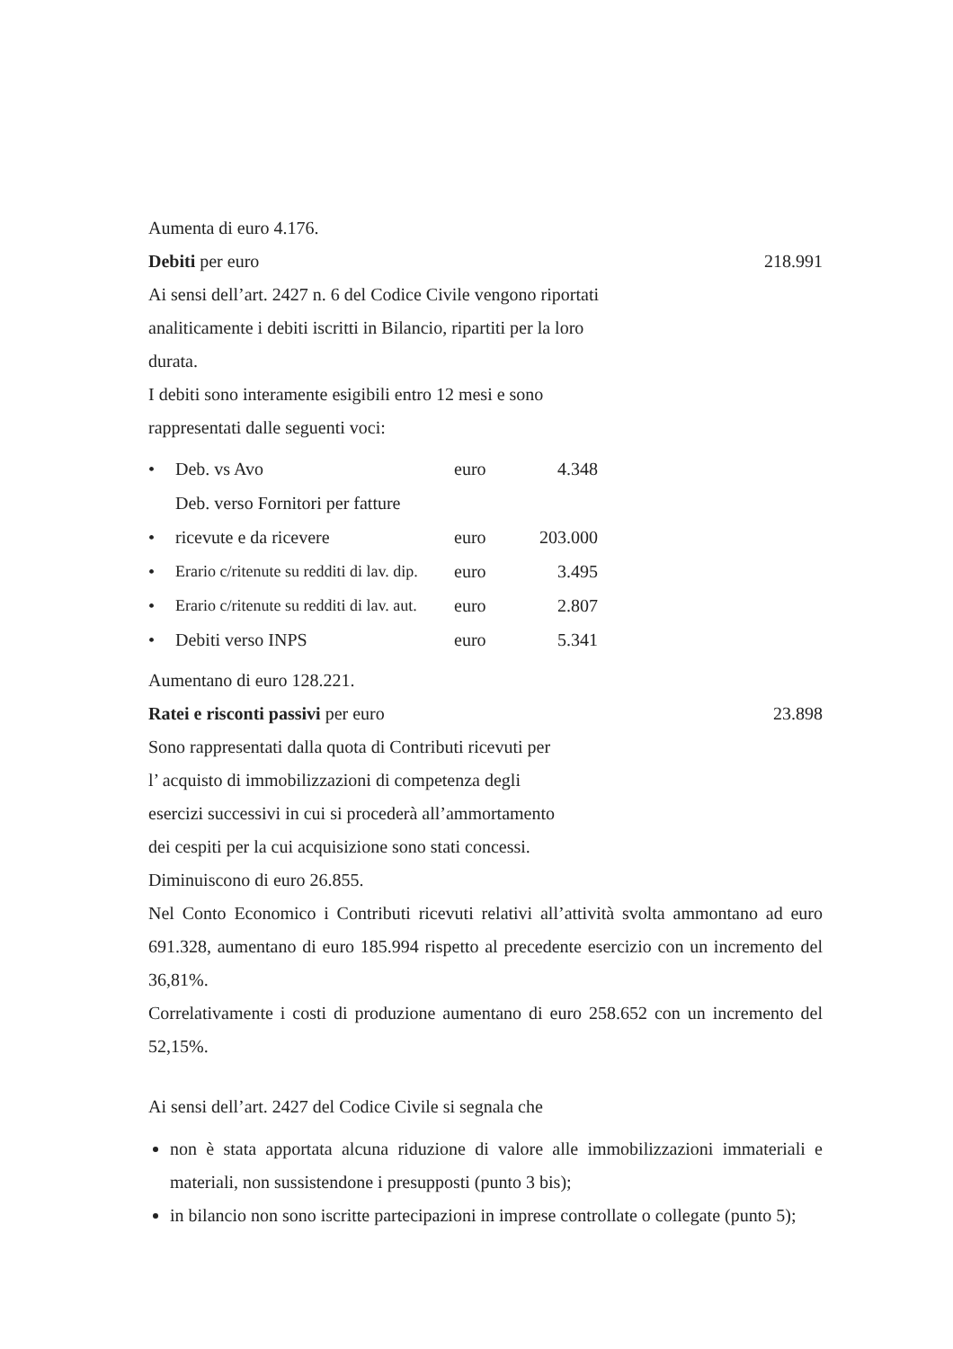Aumenta di euro 4.176.
Debiti per euro 218.991
Ai sensi dell’art. 2427 n. 6 del Codice Civile vengono riportati
analiticamente i debiti iscritti in Bilancio, ripartiti per la loro
durata.
I debiti sono interamente esigibili entro 12 mesi e sono
rappresentati dalle seguenti voci:
| • | Deb. vs Avo | euro | 4.348 |
| • | Deb. verso Fornitori per fatture ricevute e da ricevere | euro | 203.000 |
| • | Erario c/ritenute su redditi di lav. dip. | euro | 3.495 |
| • | Erario c/ritenute su redditi di lav. aut. | euro | 2.807 |
| • | Debiti verso INPS | euro | 5.341 |
Aumentano di euro 128.221.
Ratei e risconti passivi per euro 23.898
Sono rappresentati dalla quota di Contributi ricevuti per
l’ acquisto di immobilizzazioni di competenza degli
esercizi successivi in cui si procederà all’ammortamento
dei cespiti per la cui acquisizione sono stati concessi.
Diminuiscono di euro 26.855.
Nel Conto Economico i Contributi ricevuti relativi all’attività svolta ammontano ad euro 691.328, aumentano di euro 185.994 rispetto al precedente esercizio con un incremento del 36,81%.
Correlativamente i costi di produzione aumentano di euro 258.652 con un incremento del 52,15%.
Ai sensi dell’art. 2427 del Codice Civile si segnala che
non è stata apportata alcuna riduzione di valore alle immobilizzazioni immateriali e materiali, non sussistendone i presupposti (punto 3 bis);
in bilancio non sono iscritte partecipazioni in imprese controllate o collegate (punto 5);